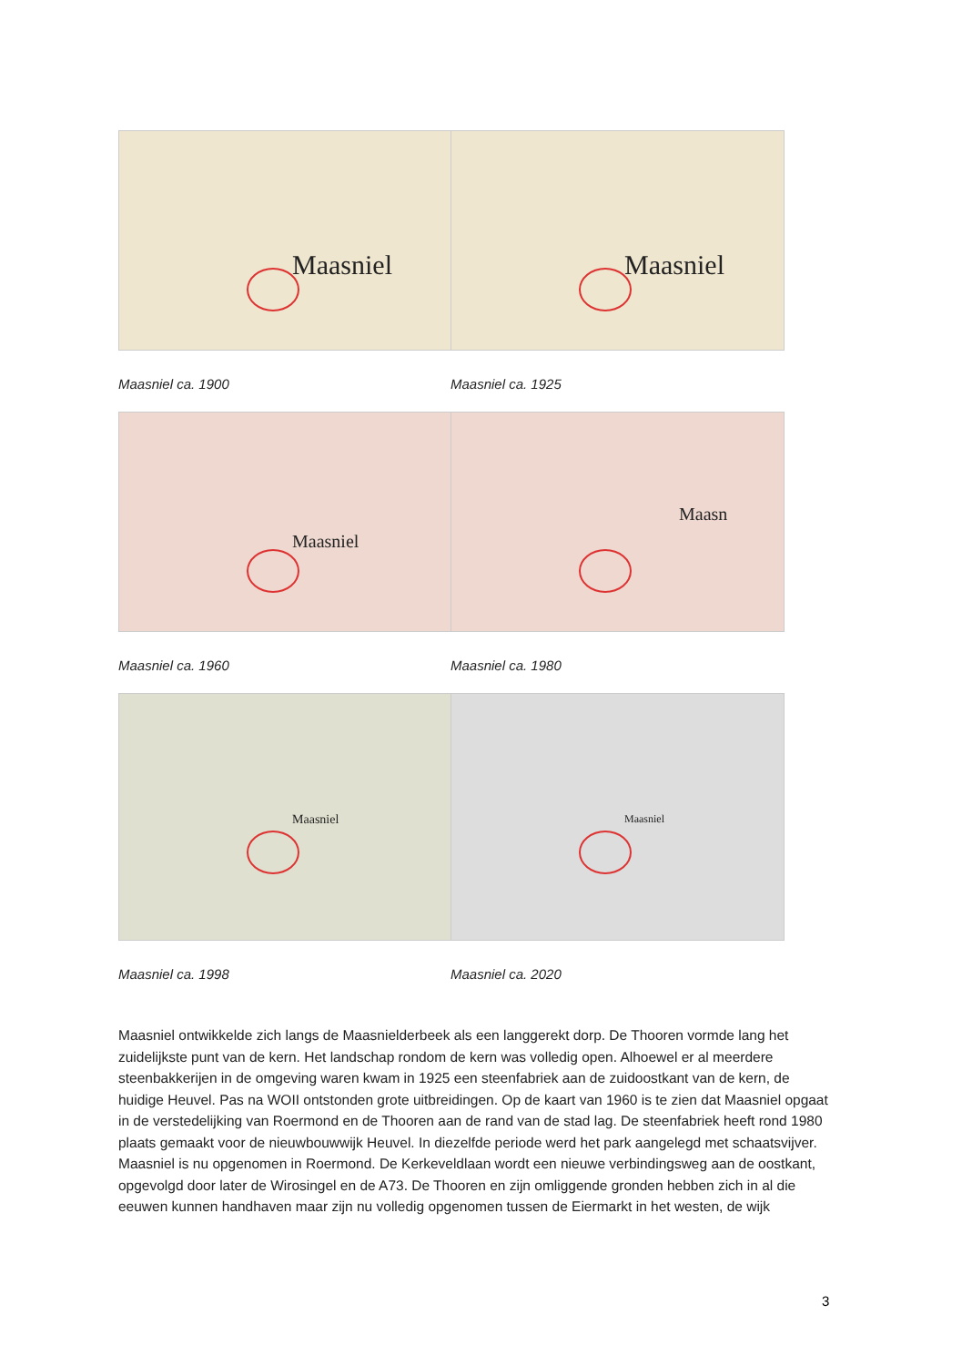Maasniel
Maasniel ca. 1900
Maasniel
Maasniel ca. 1925
Maasniel
Maasniel ca. 1960
Maasn
Maasniel ca. 1980
Maasniel
Maasniel ca. 1998
Maasniel
Maasniel ca. 2020
Maasniel ontwikkelde zich langs de Maasnielderbeek als een langgerekt dorp. De Thooren vormde lang het zuidelijkste punt van de kern. Het landschap rondom de kern was volledig open. Alhoewel er al meerdere steenbakkerijen in de omgeving waren kwam in 1925 een steenfabriek aan de zuidoostkant van de kern, de huidige Heuvel. Pas na WOII ontstonden grote uitbreidingen. Op de kaart van 1960 is te zien dat Maasniel opgaat in de verstedelijking van Roermond en de Thooren aan de rand van de stad lag. De steenfabriek heeft rond 1980 plaats gemaakt voor de nieuwbouwwijk Heuvel. In diezelfde periode werd het park aangelegd met schaatsvijver. Maasniel is nu opgenomen in Roermond. De Kerkeveldlaan wordt een nieuwe verbindingsweg aan de oostkant, opgevolgd door later de Wirosingel en de A73. De Thooren en zijn omliggende gronden hebben zich in al die eeuwen kunnen handhaven maar zijn nu volledig opgenomen tussen de Eiermarkt in het westen, de wijk
3